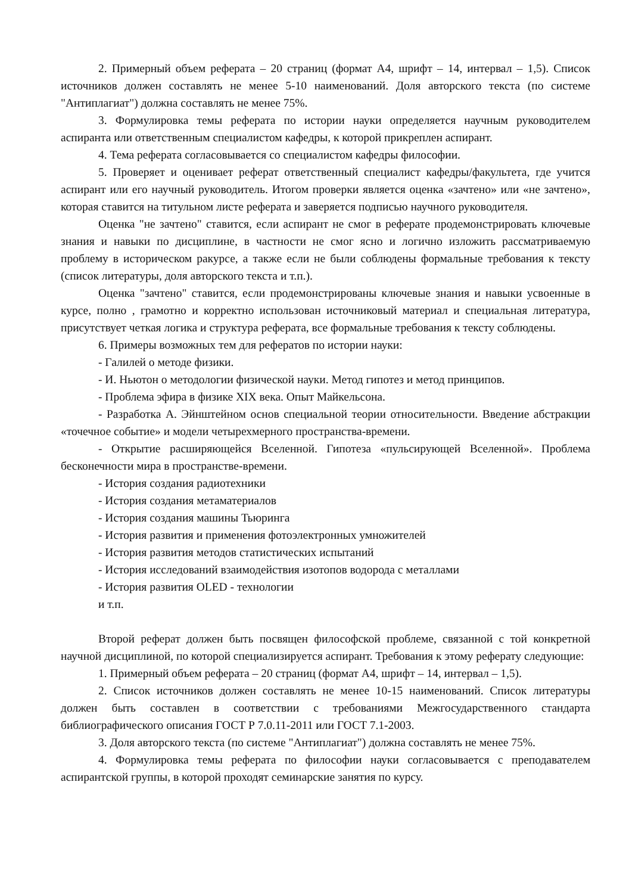2. Примерный объем реферата – 20 страниц (формат А4, шрифт – 14, интервал – 1,5). Список источников должен составлять не менее 5-10 наименований. Доля авторского текста (по системе "Антиплагиат") должна составлять не менее 75%.
3. Формулировка темы реферата по истории науки определяется научным руководителем аспиранта или ответственным специалистом кафедры, к которой прикреплен аспирант.
4. Тема реферата согласовывается со специалистом кафедры философии.
5. Проверяет и оценивает реферат ответственный специалист кафедры/факультета, где учится аспирант или его научный руководитель. Итогом проверки является оценка «зачтено» или «не зачтено», которая ставится на титульном листе реферата и заверяется подписью научного руководителя.
Оценка "не зачтено" ставится, если аспирант не смог в реферате продемонстрировать ключевые знания и навыки по дисциплине, в частности не смог ясно и логично изложить рассматриваемую проблему в историческом ракурсе, а также если не были соблюдены формальные требования к тексту (список литературы, доля авторского текста и т.п.).
Оценка "зачтено" ставится, если продемонстрированы ключевые знания и навыки усвоенные в курсе, полно , грамотно и корректно использован источниковый материал и специальная литература, присутствует четкая логика и структура реферата, все формальные требования к тексту соблюдены.
6. Примеры возможных тем для рефератов по истории науки:
- Галилей о методе физики.
- И. Ньютон о методологии физической науки. Метод гипотез и метод принципов.
- Проблема эфира в физике XIX века. Опыт Майкельсона.
- Разработка А. Эйнштейном основ специальной теории относительности. Введение абстракции «точечное событие» и модели четырехмерного пространства-времени.
- Открытие расширяющейся Вселенной. Гипотеза «пульсирующей Вселенной». Проблема бесконечности мира в пространстве-времени.
- История создания радиотехники
- История создания метаматериалов
- История создания машины Тьюринга
- История развития и применения фотоэлектронных умножителей
- История развития методов статистических испытаний
- История исследований взаимодействия изотопов водорода с металлами
- История развития OLED - технологии
и т.п.
Второй реферат должен быть посвящен философской проблеме, связанной с той конкретной научной дисциплиной, по которой специализируется аспирант. Требования к этому реферату следующие:
1. Примерный объем реферата – 20 страниц (формат А4, шрифт – 14, интервал – 1,5).
2. Список источников должен составлять не менее 10-15 наименований. Список литературы должен быть составлен в соответствии с требованиями Межгосударственного стандарта библиографического описания ГОСТ Р 7.0.11-2011 или ГОСТ 7.1-2003.
3. Доля авторского текста (по системе "Антиплагиат") должна составлять не менее 75%.
4. Формулировка темы реферата по философии науки согласовывается с преподавателем аспирантской группы, в которой проходят семинарские занятия по курсу.